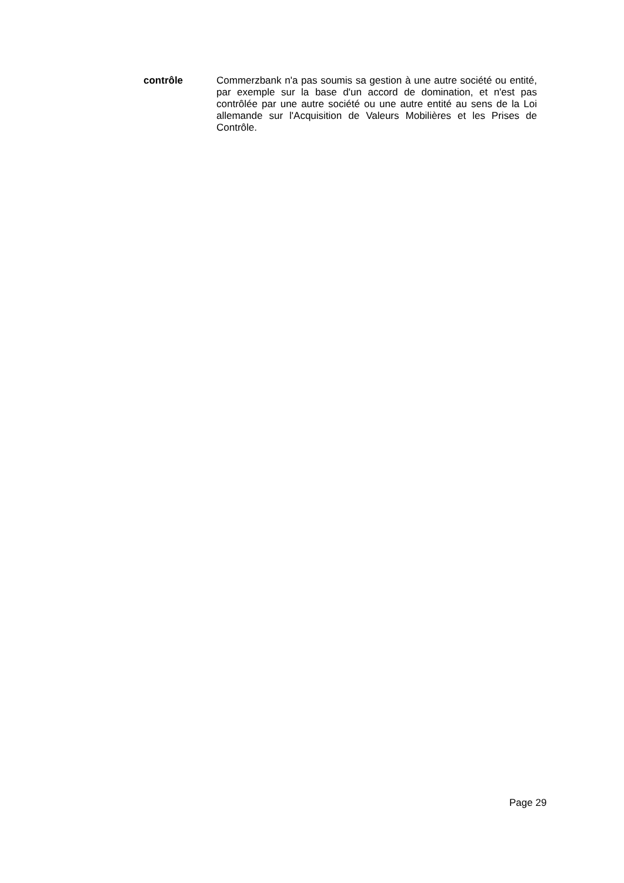contrôle
Commerzbank n'a pas soumis sa gestion à une autre société ou entité, par exemple sur la base d'un accord de domination, et n'est pas contrôlée par une autre société ou une autre entité au sens de la Loi allemande sur l'Acquisition de Valeurs Mobilières et les Prises de Contrôle.
Page 29